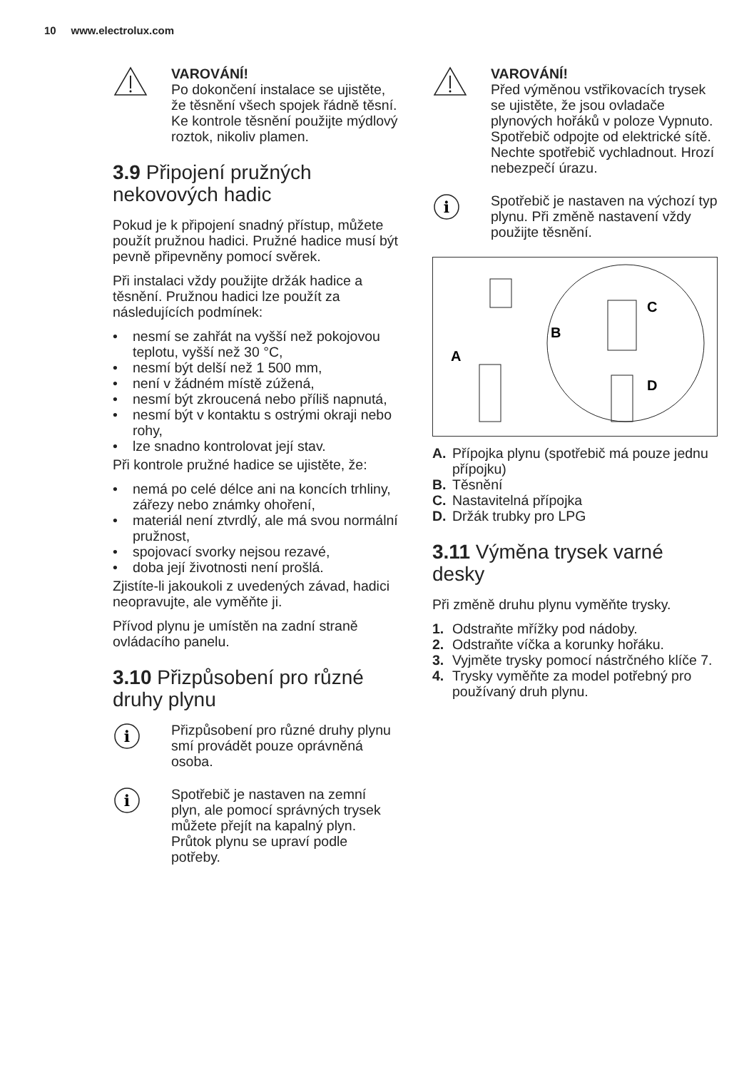10 www.electrolux.com
VAROVÁNÍ!
Po dokončení instalace se ujistěte, že těsnění všech spojek řádně těsní. Ke kontrole těsnění použijte mýdlový roztok, nikoliv plamen.
3.9 Připojení pružných nekovových hadic
Pokud je k připojení snadný přístup, můžete použít pružnou hadici. Pružné hadice musí být pevně připevněny pomocí svěrek.
Při instalaci vždy použijte držák hadice a těsnění. Pružnou hadici lze použít za následujících podmínek:
• nesmí se zahřát na vyšší než pokojovou teplotu, vyšší než 30 °C,
• nesmí být delší než 1 500 mm,
• není v žádném místě zúžená,
• nesmí být zkroucená nebo příliš napnutá,
• nesmí být v kontaktu s ostrými okraji nebo rohy,
• lze snadno kontrolovat její stav.
Při kontrole pružné hadice se ujistěte, že:
• nemá po celé délce ani na koncích trhliny, zářezy nebo známky ohoření,
• materiál není ztvrdlý, ale má svou normální pružnost,
• spojovací svorky nejsou rezavé,
• doba její životnosti není prošlá.
Zjistíte-li jakoukoli z uvedených závad, hadici neopravujte, ale vyměňte ji.
Přívod plynu je umístěn na zadní straně ovládacího panelu.
3.10 Přizpůsobení pro různé druhy plynu
i
Přizpůsobení pro různé druhy plynu smí provádět pouze oprávněná osoba.
i
Spotřebič je nastaven na zemní plyn, ale pomocí správných trysek můžete přejít na kapalný plyn. Průtok plynu se upraví podle potřeby.
VAROVÁNÍ!
Před výměnou vstřikovacích trysek se ujistěte, že jsou ovladače plynových hořáků v poloze Vypnuto. Spotřebič odpojte od elektrické sítě. Nechte spotřebič vychladnout. Hrozí nebezpečí úrazu.
i
Spotřebič je nastaven na výchozí typ plynu. Při změně nastavení vždy použijte těsnění.
A
B
C
D
A. Přípojka plynu (spotřebič má pouze jednu přípojku)
B. Těsnění
C. Nastavitelná přípojka
D. Držák trubky pro LPG
3.11 Výměna trysek varné desky
Při změně druhu plynu vyměňte trysky.
1. Odstraňte mřížky pod nádoby.
2. Odstraňte víčka a korunky hořáku.
3. Vyjměte trysky pomocí nástrčného klíče 7.
4. Trysky vyměňte za model potřebný pro používaný druh plynu.